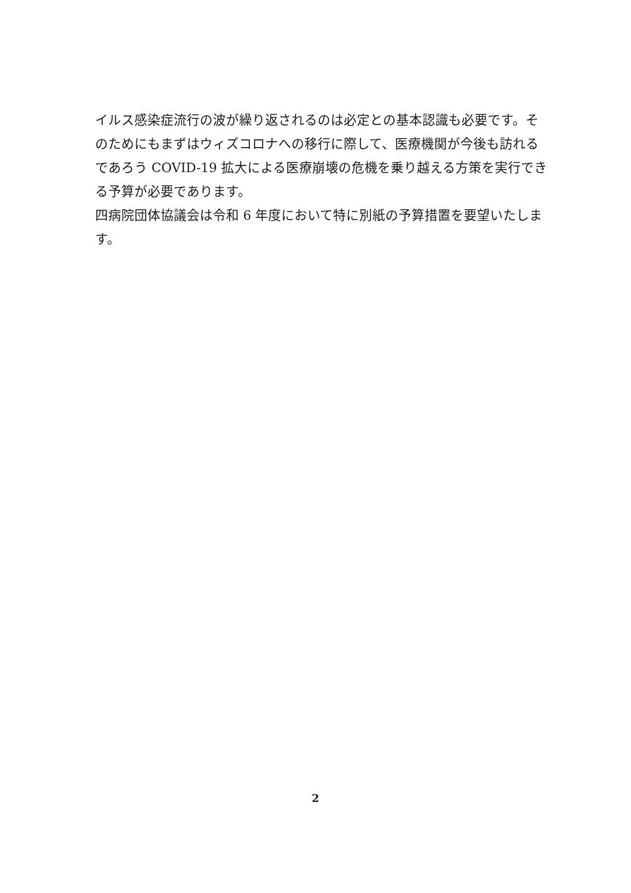イルス感染症流行の波が繰り返されるのは必定との基本認識も必要です。そのためにもまずはウィズコロナへの移行に際して、医療機関が今後も訪れるであろう COVID-19 拡大による医療崩壊の危機を乗り越える方策を実行できる予算が必要であります。
四病院団体協議会は令和 6 年度において特に別紙の予算措置を要望いたします。
2